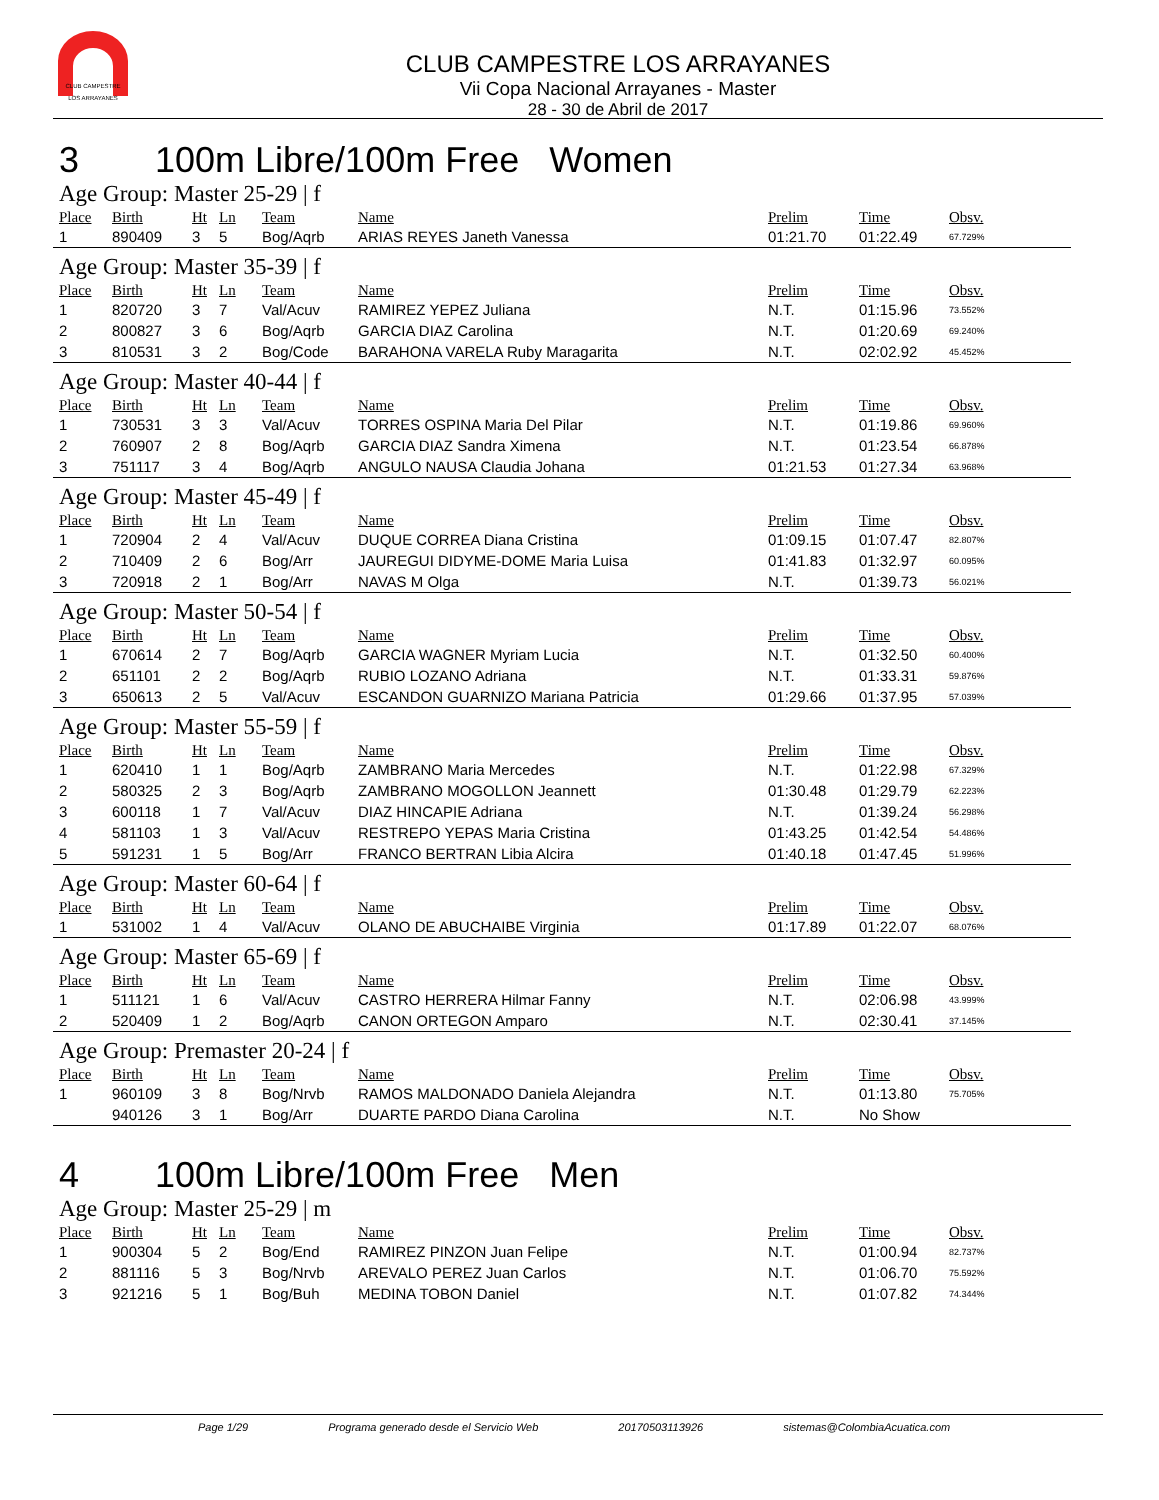CLUB CAMPESTRE
LOS ARRAYANES
CLUB CAMPESTRE LOS ARRAYANES
Vii Copa Nacional Arrayanes - Master
28 - 30 de Abril de 2017
3 100m Libre/100m Free Women
Age Group: Master 25-29 | f
| Place | Birth | Ht | Ln | Team | Name | Prelim | Time | Obsv. |
| --- | --- | --- | --- | --- | --- | --- | --- | --- |
| 1 | 890409 | 3 | 5 | Bog/Aqrb | ARIAS REYES Janeth Vanessa | 01:21.70 | 01:22.49 | 67.729% |
Age Group: Master 35-39 | f
| Place | Birth | Ht | Ln | Team | Name | Prelim | Time | Obsv. |
| --- | --- | --- | --- | --- | --- | --- | --- | --- |
| 1 | 820720 | 3 | 7 | Val/Acuv | RAMIREZ YEPEZ Juliana | N.T. | 01:15.96 | 73.552% |
| 2 | 800827 | 3 | 6 | Bog/Aqrb | GARCIA DIAZ Carolina | N.T. | 01:20.69 | 69.240% |
| 3 | 810531 | 3 | 2 | Bog/Code | BARAHONA VARELA Ruby Maragarita | N.T. | 02:02.92 | 45.452% |
Age Group: Master 40-44 | f
| Place | Birth | Ht | Ln | Team | Name | Prelim | Time | Obsv. |
| --- | --- | --- | --- | --- | --- | --- | --- | --- |
| 1 | 730531 | 3 | 3 | Val/Acuv | TORRES OSPINA Maria Del Pilar | N.T. | 01:19.86 | 69.960% |
| 2 | 760907 | 2 | 8 | Bog/Aqrb | GARCIA DIAZ Sandra Ximena | N.T. | 01:23.54 | 66.878% |
| 3 | 751117 | 3 | 4 | Bog/Aqrb | ANGULO NAUSA Claudia Johana | 01:21.53 | 01:27.34 | 63.968% |
Age Group: Master 45-49 | f
| Place | Birth | Ht | Ln | Team | Name | Prelim | Time | Obsv. |
| --- | --- | --- | --- | --- | --- | --- | --- | --- |
| 1 | 720904 | 2 | 4 | Val/Acuv | DUQUE CORREA Diana Cristina | 01:09.15 | 01:07.47 | 82.807% |
| 2 | 710409 | 2 | 6 | Bog/Arr | JAUREGUI DIDYME-DOME Maria Luisa | 01:41.83 | 01:32.97 | 60.095% |
| 3 | 720918 | 2 | 1 | Bog/Arr | NAVAS M Olga | N.T. | 01:39.73 | 56.021% |
Age Group: Master 50-54 | f
| Place | Birth | Ht | Ln | Team | Name | Prelim | Time | Obsv. |
| --- | --- | --- | --- | --- | --- | --- | --- | --- |
| 1 | 670614 | 2 | 7 | Bog/Aqrb | GARCIA WAGNER Myriam Lucia | N.T. | 01:32.50 | 60.400% |
| 2 | 651101 | 2 | 2 | Bog/Aqrb | RUBIO LOZANO Adriana | N.T. | 01:33.31 | 59.876% |
| 3 | 650613 | 2 | 5 | Val/Acuv | ESCANDON GUARNIZO Mariana Patricia | 01:29.66 | 01:37.95 | 57.039% |
Age Group: Master 55-59 | f
| Place | Birth | Ht | Ln | Team | Name | Prelim | Time | Obsv. |
| --- | --- | --- | --- | --- | --- | --- | --- | --- |
| 1 | 620410 | 1 | 1 | Bog/Aqrb | ZAMBRANO Maria Mercedes | N.T. | 01:22.98 | 67.329% |
| 2 | 580325 | 2 | 3 | Bog/Aqrb | ZAMBRANO MOGOLLON Jeannett | 01:30.48 | 01:29.79 | 62.223% |
| 3 | 600118 | 1 | 7 | Val/Acuv | DIAZ HINCAPIE Adriana | N.T. | 01:39.24 | 56.298% |
| 4 | 581103 | 1 | 3 | Val/Acuv | RESTREPO YEPAS Maria Cristina | 01:43.25 | 01:42.54 | 54.486% |
| 5 | 591231 | 1 | 5 | Bog/Arr | FRANCO BERTRAN Libia Alcira | 01:40.18 | 01:47.45 | 51.996% |
Age Group: Master 60-64 | f
| Place | Birth | Ht | Ln | Team | Name | Prelim | Time | Obsv. |
| --- | --- | --- | --- | --- | --- | --- | --- | --- |
| 1 | 531002 | 1 | 4 | Val/Acuv | OLANO DE ABUCHAIBE Virginia | 01:17.89 | 01:22.07 | 68.076% |
Age Group: Master 65-69 | f
| Place | Birth | Ht | Ln | Team | Name | Prelim | Time | Obsv. |
| --- | --- | --- | --- | --- | --- | --- | --- | --- |
| 1 | 511121 | 1 | 6 | Val/Acuv | CASTRO HERRERA Hilmar Fanny | N.T. | 02:06.98 | 43.999% |
| 2 | 520409 | 1 | 2 | Bog/Aqrb | CANON ORTEGON Amparo | N.T. | 02:30.41 | 37.145% |
Age Group: Premaster 20-24 | f
| Place | Birth | Ht | Ln | Team | Name | Prelim | Time | Obsv. |
| --- | --- | --- | --- | --- | --- | --- | --- | --- |
| 1 | 960109 | 3 | 8 | Bog/Nrvb | RAMOS MALDONADO Daniela Alejandra | N.T. | 01:13.80 | 75.705% |
| | 940126 | 3 | 1 | Bog/Arr | DUARTE PARDO Diana Carolina | N.T. | No Show | |
4 100m Libre/100m Free Men
Age Group: Master 25-29 | m
| Place | Birth | Ht | Ln | Team | Name | Prelim | Time | Obsv. |
| --- | --- | --- | --- | --- | --- | --- | --- | --- |
| 1 | 900304 | 5 | 2 | Bog/End | RAMIREZ PINZON Juan Felipe | N.T. | 01:00.94 | 82.737% |
| 2 | 881116 | 5 | 3 | Bog/Nrvb | AREVALO PEREZ Juan Carlos | N.T. | 01:06.70 | 75.592% |
| 3 | 921216 | 5 | 1 | Bog/Buh | MEDINA TOBON Daniel | N.T. | 01:07.82 | 74.344% |
Page 1/29 Programa generado desde el Servicio Web 20170503113926 sistemas@ColombiaAcuatica.com